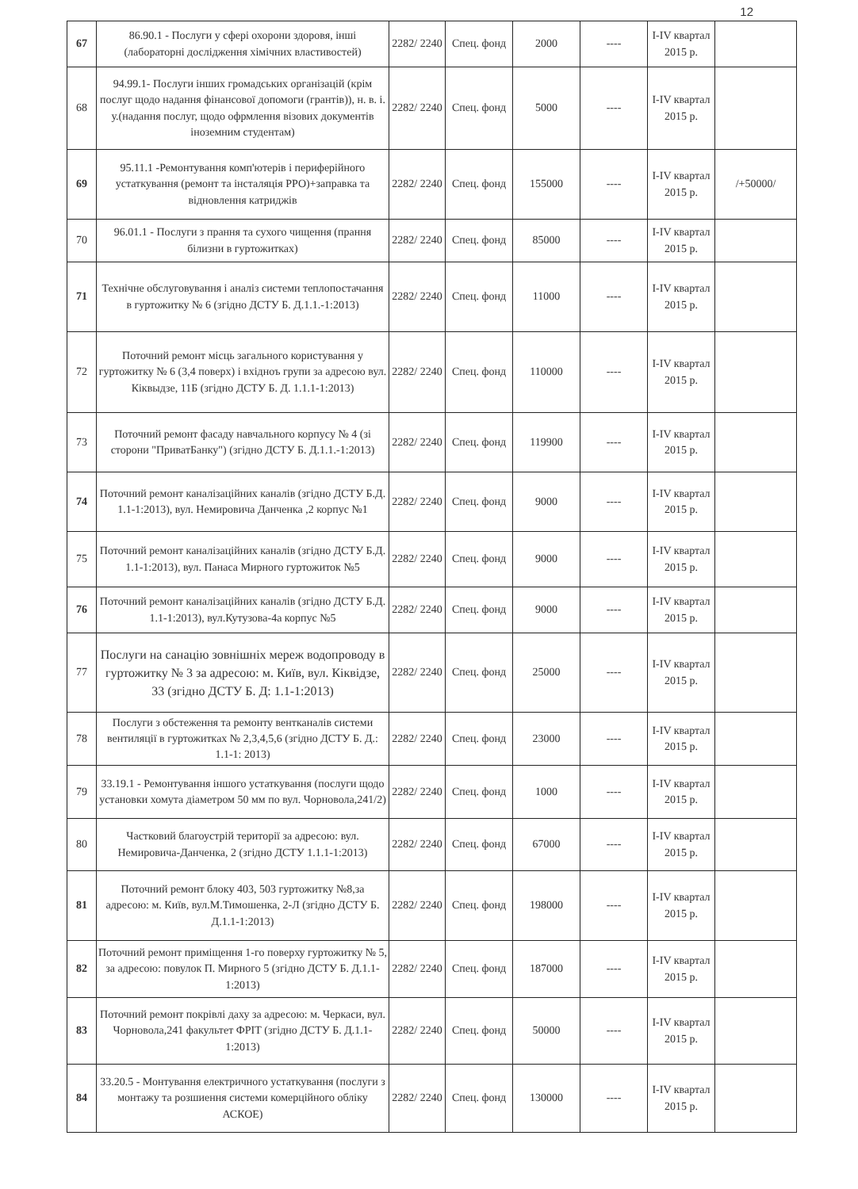12
| 67 | 86.90.1 - Послуги у сфері охорони здоровя, інші (лабораторні дослідження хімічних властивостей) | 2282/ 2240 | Спец. фонд | 2000 | ---- | I-IV квартал 2015 р. | |
| 68 | 94.99.1- Послуги інших громадських організацій (крім послуг щодо надання фінансової допомоги (грантів)), н. в. і. у.(надання послуг, щодо офрмлення візових документів іноземним студентам) | 2282/ 2240 | Спец. фонд | 5000 | ---- | I-IV квартал 2015 р. | |
| 69 | 95.11.1 -Ремонтування комп'ютерів і периферійного устаткування (ремонт та інсталяція РРО)+заправка та відновлення катриджів | 2282/ 2240 | Спец. фонд | 155000 | ---- | I-IV квартал 2015 р. | /+50000/ |
| 70 | 96.01.1 - Послуги з прання та сухого чищення (прання білизни в гуртожитках) | 2282/ 2240 | Спец. фонд | 85000 | ---- | I-IV квартал 2015 р. | |
| 71 | Технічне обслуговування і аналіз системи теплопостачання в гуртожитку № 6 (згідно ДСТУ Б. Д.1.1.-1:2013) | 2282/ 2240 | Спец. фонд | 11000 | ---- | I-IV квартал 2015 р. | |
| 72 | Поточний ремонт місць загального користування у гуртожитку № 6 (3,4 поверх) і вхідноъ групи за адресою вул. Кіквыдзе, 11Б (згідно ДСТУ Б. Д. 1.1.1-1:2013) | 2282/ 2240 | Спец. фонд | 110000 | ---- | I-IV квартал 2015 р. | |
| 73 | Поточний ремонт фасаду навчального корпусу № 4 (зі сторони "ПриватБанку") (згідно ДСТУ Б. Д.1.1.-1:2013) | 2282/ 2240 | Спец. фонд | 119900 | ---- | I-IV квартал 2015 р. | |
| 74 | Поточний ремонт каналізаційних каналів (згідно ДСТУ Б.Д. 1.1-1:2013), вул. Немировича Данченка ,2 корпус №1 | 2282/ 2240 | Спец. фонд | 9000 | ---- | I-IV квартал 2015 р. | |
| 75 | Поточний ремонт каналізаційних каналів (згідно ДСТУ Б.Д. 1.1-1:2013), вул. Панаса Мирного гуртожиток №5 | 2282/ 2240 | Спец. фонд | 9000 | ---- | I-IV квартал 2015 р. | |
| 76 | Поточний ремонт каналізаційних каналів (згідно ДСТУ Б.Д. 1.1-1:2013), вул.Кутузова-4а корпус №5 | 2282/ 2240 | Спец. фонд | 9000 | ---- | I-IV квартал 2015 р. | |
| 77 | Послуги на санацію зовнішніх мереж водопроводу в гуртожитку № 3 за адресою: м. Київ, вул. Кіквідзе, 33 (згідно ДСТУ Б. Д: 1.1-1:2013) | 2282/ 2240 | Спец. фонд | 25000 | ---- | I-IV квартал 2015 р. | |
| 78 | Послуги з обстеження та ремонту вентканалів системи вентиляції в гуртожитках № 2,3,4,5,6 (згідно ДСТУ Б. Д.: 1.1-1: 2013) | 2282/ 2240 | Спец. фонд | 23000 | ---- | I-IV квартал 2015 р. | |
| 79 | 33.19.1 - Ремонтування іншого устаткування (послуги щодо установки хомута діаметром 50 мм по вул. Чорновола,241/2) | 2282/ 2240 | Спец. фонд | 1000 | ---- | I-IV квартал 2015 р. | |
| 80 | Частковий благоустрій території за адресою: вул. Немировича-Данченка, 2 (згідно ДСТУ 1.1.1-1:2013) | 2282/ 2240 | Спец. фонд | 67000 | ---- | I-IV квартал 2015 р. | |
| 81 | Поточний ремонт блоку 403, 503 гуртожитку №8,за адресою: м. Київ, вул.М.Тимошенка, 2-Л (згідно ДСТУ Б. Д.1.1-1:2013) | 2282/ 2240 | Спец. фонд | 198000 | ---- | I-IV квартал 2015 р. | |
| 82 | Поточний ремонт приміщення 1-го поверху гуртожитку № 5, за адресою: повулок П. Мирного 5 (згідно ДСТУ Б. Д.1.1-1:2013) | 2282/ 2240 | Спец. фонд | 187000 | ---- | I-IV квартал 2015 р. | |
| 83 | Поточний ремонт покрівлі даху за адресою: м. Черкаси, вул. Чорновола,241 факультет ФРІТ (згідно ДСТУ Б. Д.1.1-1:2013) | 2282/ 2240 | Спец. фонд | 50000 | ---- | I-IV квартал 2015 р. | |
| 84 | 33.20.5 - Монтування електричного устаткування (послуги з монтажу та розшиення системи комерційного обліку АСКОЕ) | 2282/ 2240 | Спец. фонд | 130000 | ---- | I-IV квартал 2015 р. | |